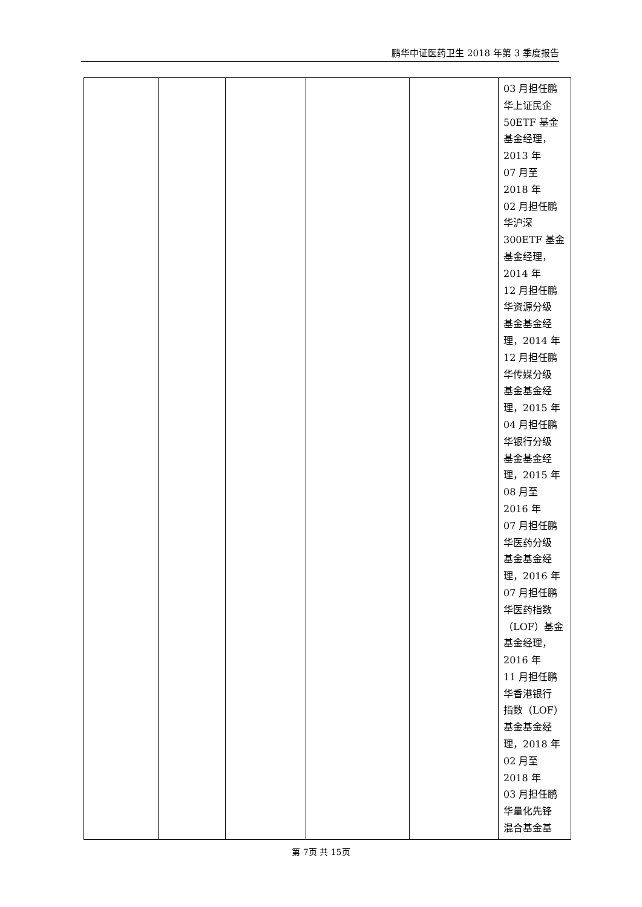鹏华中证医药卫生 2018 年第 3 季度报告
| | | | | | 03 月担任鹏 华上证民企 50ETF 基金 基金经理， 2013 年 07 月至 2018 年 02 月担任鹏 华沪深 300ETF 基金 基金经理， 2014 年 12 月担任鹏 华资源分级 基金基金经 理，2014 年 12 月担任鹏 华传媒分级 基金基金经 理，2015 年 04 月担任鹏 华银行分级 基金基金经 理，2015 年 08 月至 2016 年 07 月担任鹏 华医药分级 基金基金经 理，2016 年 07 月担任鹏 华医药指数 （LOF）基金 基金经理， 2016 年 11 月担任鹏 华香港银行 指数（LOF） 基金基金经 理，2018 年 02 月至 2018 年 03 月担任鹏 华量化先锋 混合基金基 |
第 7页 共 15页